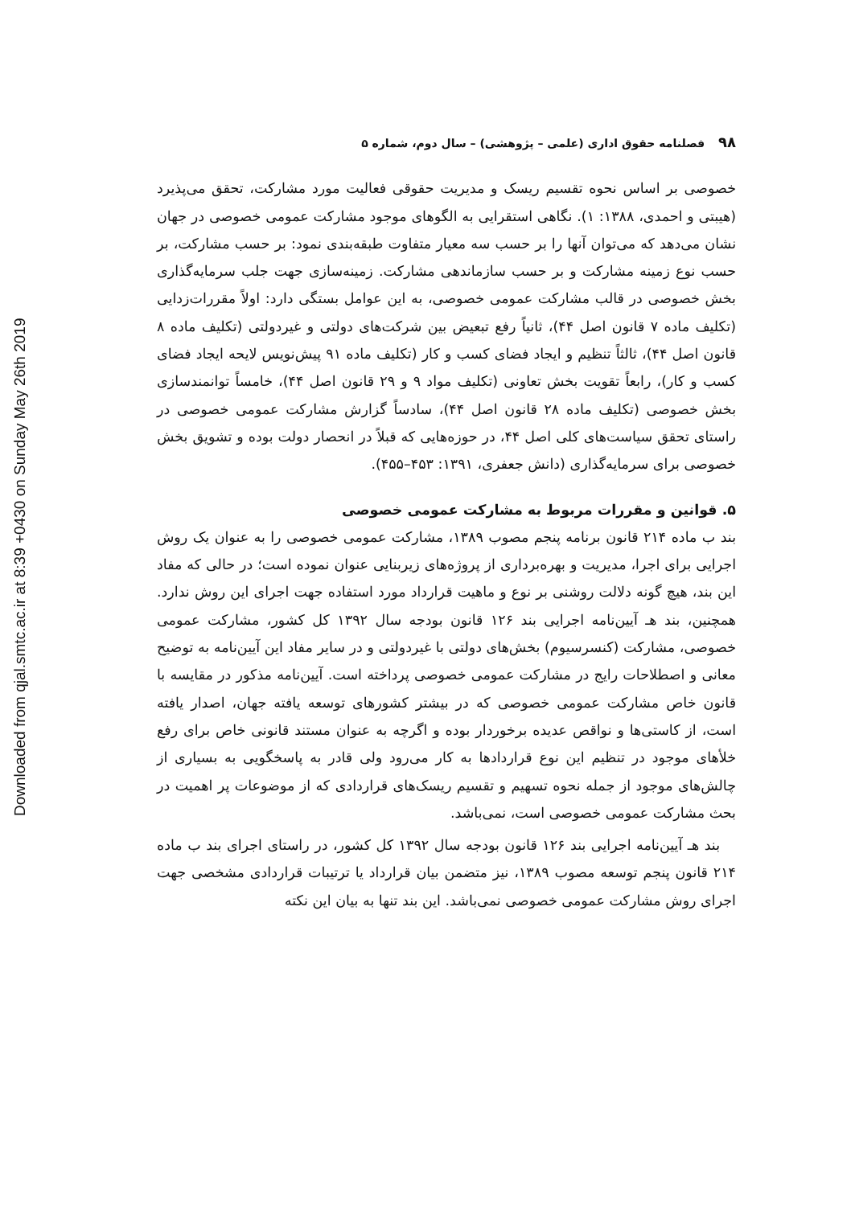Downloaded from qjal.smtc.ac.ir at 8:39 +0430 on Sunday May 26th 2019
۹۸ فصلنامه حقوق اداری (علمی – پژوهشی) – سال دوم، شماره ۵
خصوصی بر اساس نحوه تقسیم ریسک و مدیریت حقوقی فعالیت مورد مشارکت، تحقق می‌پذیرد (هیبتی و احمدی، ۱۳۸۸: ۱). نگاهی استقرایی به الگوهای موجود مشارکت عمومی خصوصی در جهان نشان می‌دهد که می‌توان آنها را بر حسب سه معیار متفاوت طبقه‌بندی نمود: بر حسب مشارکت، بر حسب نوع زمینه مشارکت و بر حسب سازماندهی مشارکت. زمینه‌سازی جهت جلب سرمایه‌گذاری بخش خصوصی در قالب مشارکت عمومی خصوصی، به این عوامل بستگی دارد: اولاً مقررات‌زدایی (تکلیف ماده ۷ قانون اصل ۴۴)، ثانیاً رفع تبعیض بین شرکت‌های دولتی و غیردولتی (تکلیف ماده ۸ قانون اصل ۴۴)، ثالثاً تنظیم و ایجاد فضای کسب و کار (تکلیف ماده ۹۱ پیش‌نویس لایحه ایجاد فضای کسب و کار)، رابعاً تقویت بخش تعاونی (تکلیف مواد ۹ و ۲۹ قانون اصل ۴۴)، خامساً توانمندسازی بخش خصوصی (تکلیف ماده ۲۸ قانون اصل ۴۴)، سادساً گزارش مشارکت عمومی خصوصی در راستای تحقق سیاست‌های کلی اصل ۴۴، در حوزه‌هایی که قبلاً در انحصار دولت بوده و تشویق بخش خصوصی برای سرمایه‌گذاری (دانش جعفری، ۱۳۹۱: ۴۵۳–۴۵۵).
۵. قوانین و مقررات مربوط به مشارکت عمومی خصوصی
بند ب ماده ۲۱۴ قانون برنامه پنجم مصوب ۱۳۸۹، مشارکت عمومی خصوصی را به عنوان یک روش اجرایی برای اجرا، مدیریت و بهره‌برداری از پروژه‌های زیربنایی عنوان نموده است؛ در حالی که مفاد این بند، هیچ گونه دلالت روشنی بر نوع و ماهیت قرارداد مورد استفاده جهت اجرای این روش ندارد. همچنین، بند هـ آیین‌نامه اجرایی بند ۱۲۶ قانون بودجه سال ۱۳۹۲ کل کشور، مشارکت عمومی خصوصی، مشارکت (کنسرسیوم) بخش‌های دولتی با غیردولتی و در سایر مفاد این آیین‌نامه به توضیح معانی و اصطلاحات رایج در مشارکت عمومی خصوصی پرداخته است. آیین‌نامه مذکور در مقایسه با قانون خاص مشارکت عمومی خصوصی که در بیشتر کشورهای توسعه یافته جهان، اصدار یافته است، از کاستی‌ها و نواقص عدیده برخوردار بوده و اگرچه به عنوان مستند قانونی خاص برای رفع خلأهای موجود در تنظیم این نوع قراردادها به کار می‌رود ولی قادر به پاسخگویی به بسیاری از چالش‌های موجود از جمله نحوه تسهیم و تقسیم ریسک‌های قراردادی که از موضوعات پر اهمیت در بحث مشارکت عمومی خصوصی است، نمی‌باشد.
بند هـ آیین‌نامه اجرایی بند ۱۲۶ قانون بودجه سال ۱۳۹۲ کل کشور، در راستای اجرای بند ب ماده ۲۱۴ قانون پنجم توسعه مصوب ۱۳۸۹، نیز متضمن بیان قرارداد یا ترتیبات قراردادی مشخصی جهت اجرای روش مشارکت عمومی خصوصی نمی‌باشد. این بند تنها به بیان این نکته